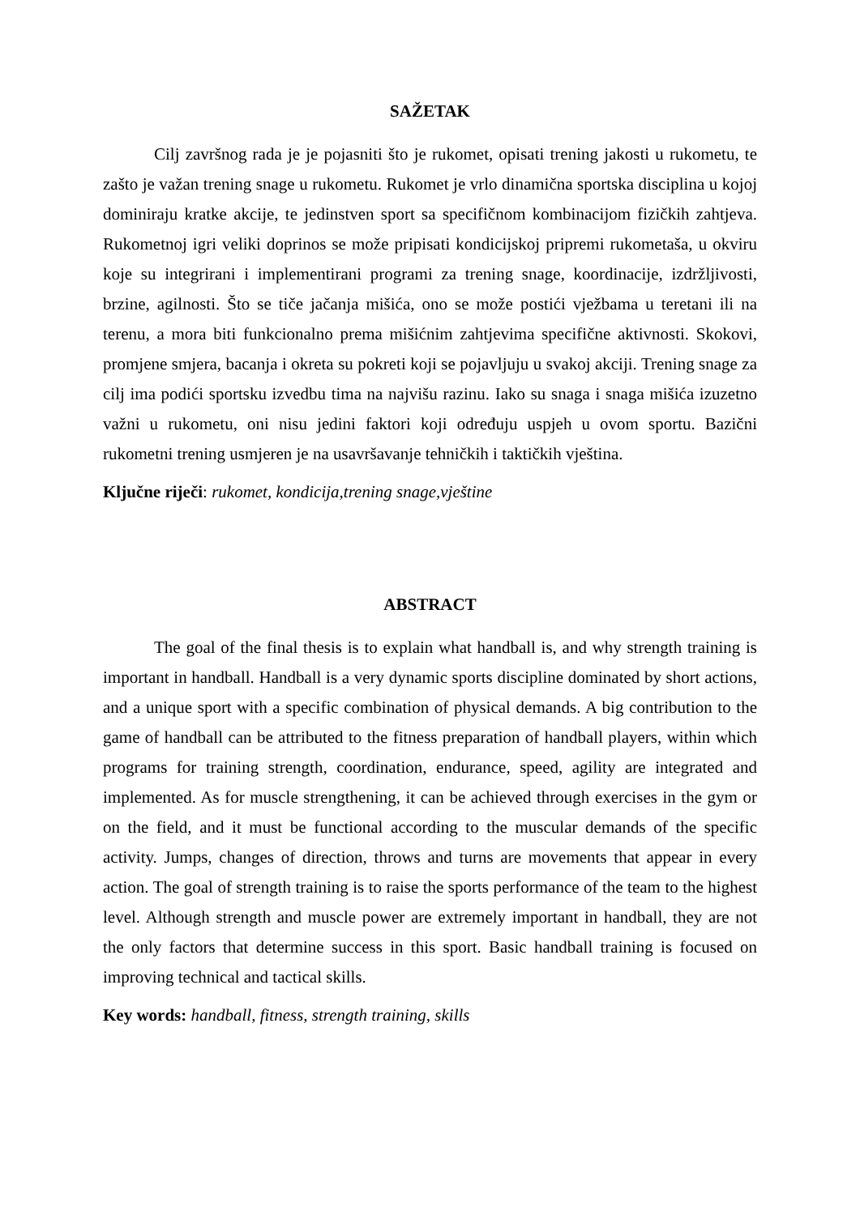SAŽETAK
Cilj završnog rada je je pojasniti što je rukomet, opisati trening jakosti u rukometu, te zašto je važan trening snage u rukometu. Rukomet je vrlo dinamična sportska disciplina u kojoj dominiraju kratke akcije, te jedinstven sport sa specifičnom kombinacijom fizičkih zahtjeva. Rukometnoj igri veliki doprinos se može pripisati kondicijskoj pripremi rukometaša, u okviru koje su integrirani i implementirani programi za trening snage, koordinacije, izdržljivosti, brzine, agilnosti. Što se tiče jačanja mišića, ono se može postići vježbama u teretani ili na terenu, a mora biti funkcionalno prema mišićnim zahtjevima specifične aktivnosti. Skokovi, promjene smjera, bacanja i okreta su pokreti koji se pojavljuju u svakoj akciji. Trening snage za cilj ima podići sportsku izvedbu tima na najvišu razinu. Iako su snaga i snaga mišića izuzetno važni u rukometu, oni nisu jedini faktori koji određuju uspjeh u ovom sportu. Bazični rukometni trening usmjeren je na usavršavanje tehničkih i taktičkih vještina.
Ključne riječi: rukomet, kondicija,trening snage,vještine
ABSTRACT
The goal of the final thesis is to explain what handball is, and why strength training is important in handball. Handball is a very dynamic sports discipline dominated by short actions, and a unique sport with a specific combination of physical demands. A big contribution to the game of handball can be attributed to the fitness preparation of handball players, within which programs for training strength, coordination, endurance, speed, agility are integrated and implemented. As for muscle strengthening, it can be achieved through exercises in the gym or on the field, and it must be functional according to the muscular demands of the specific activity. Jumps, changes of direction, throws and turns are movements that appear in every action. The goal of strength training is to raise the sports performance of the team to the highest level. Although strength and muscle power are extremely important in handball, they are not the only factors that determine success in this sport. Basic handball training is focused on improving technical and tactical skills.
Key words: handball, fitness, strength training, skills